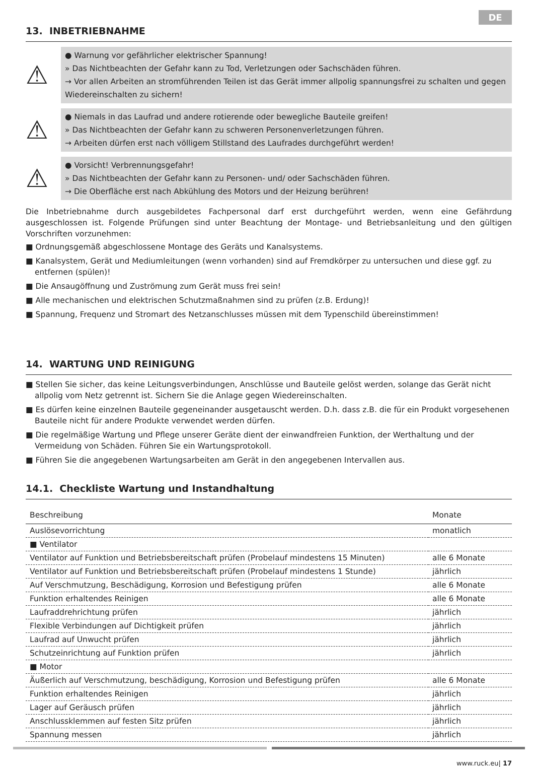DE
13. INBETRIEBNAHME
⚠
● Warnung vor gefährlicher elektrischer Spannung!
» Das Nichtbeachten der Gefahr kann zu Tod, Verletzungen oder Sachschäden führen.
→ Vor allen Arbeiten an stromführenden Teilen ist das Gerät immer allpolig spannungsfrei zu schalten und gegen Wiedereinschalten zu sichern!
⚠
● Niemals in das Laufrad und andere rotierende oder bewegliche Bauteile greifen!
» Das Nichtbeachten der Gefahr kann zu schweren Personenverletzungen führen.
→ Arbeiten dürfen erst nach völligem Stillstand des Laufrades durchgeführt werden!
⚠
● Vorsicht! Verbrennungsgefahr!
» Das Nichtbeachten der Gefahr kann zu Personen- und/ oder Sachschäden führen.
→ Die Oberfläche erst nach Abkühlung des Motors und der Heizung berühren!
Die Inbetriebnahme durch ausgebildetes Fachpersonal darf erst durchgeführt werden, wenn eine Gefährdung ausgeschlossen ist. Folgende Prüfungen sind unter Beachtung der Montage- und Betriebsanleitung und den gültigen Vorschriften vorzunehmen:
■ Ordnungsgemäß abgeschlossene Montage des Geräts und Kanalsystems.
■ Kanalsystem, Gerät und Mediumleitungen (wenn vorhanden) sind auf Fremdkörper zu untersuchen und diese ggf. zu entfernen (spülen)!
■ Die Ansaugöffnung und Zuströmung zum Gerät muss frei sein!
■ Alle mechanischen und elektrischen Schutzmaßnahmen sind zu prüfen (z.B. Erdung)!
■ Spannung, Frequenz und Stromart des Netzanschlusses müssen mit dem Typenschild übereinstimmen!
14. WARTUNG UND REINIGUNG
■ Stellen Sie sicher, das keine Leitungsverbindungen, Anschlüsse und Bauteile gelöst werden, solange das Gerät nicht allpolig vom Netz getrennt ist. Sichern Sie die Anlage gegen Wiedereinschalten.
■ Es dürfen keine einzelnen Bauteile gegeneinander ausgetauscht werden. D.h. dass z.B. die für ein Produkt vorgesehenen Bauteile nicht für andere Produkte verwendet werden dürfen.
■ Die regelmäßige Wartung und Pflege unserer Geräte dient der einwandfreien Funktion, der Werthaltung und der Vermeidung von Schäden. Führen Sie ein Wartungsprotokoll.
■ Führen Sie die angegebenen Wartungsarbeiten am Gerät in den angegebenen Intervallen aus.
14.1. Checkliste Wartung und Instandhaltung
| Beschreibung | Monate |
| --- | --- |
| Auslösevorrichtung | monatlich |
| ■ Ventilator | |
| Ventilator auf Funktion und Betriebsbereitschaft prüfen (Probelauf mindestens 15 Minuten) | alle 6 Monate |
| Ventilator auf Funktion und Betriebsbereitschaft prüfen (Probelauf mindestens 1 Stunde) | jährlich |
| Auf Verschmutzung, Beschädigung, Korrosion und Befestigung prüfen | alle 6 Monate |
| Funktion erhaltendes Reinigen | alle 6 Monate |
| Laufraddrehrichtung prüfen | jährlich |
| Flexible Verbindungen auf Dichtigkeit prüfen | jährlich |
| Laufrad auf Unwucht prüfen | jährlich |
| Schutzeinrichtung auf Funktion prüfen | jährlich |
| ■ Motor | |
| Äußerlich auf Verschmutzung, beschädigung, Korrosion und Befestigung prüfen | alle 6 Monate |
| Funktion erhaltendes Reinigen | jährlich |
| Lager auf Geräusch prüfen | jährlich |
| Anschlussklemmen auf festen Sitz prüfen | jährlich |
| Spannung messen | jährlich |
www.ruck.eu| 17